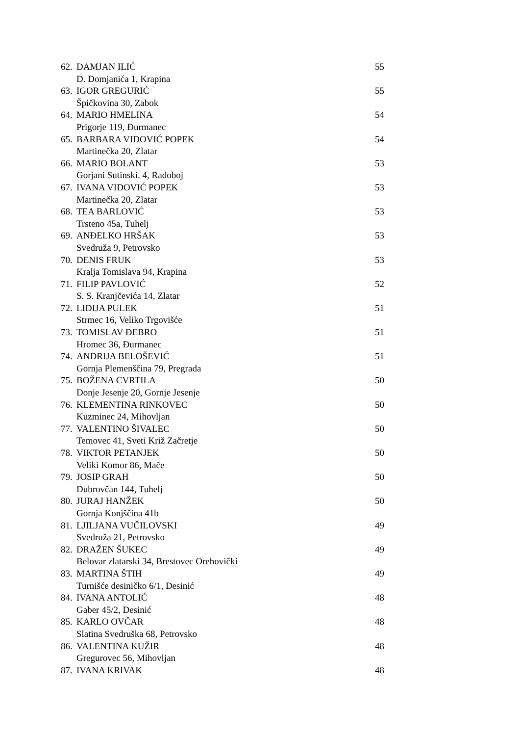| 62. | DAMJAN ILIĆ | 55 |
| | D. Domjanića 1, Krapina | |
| 63. | IGOR GREGURIĆ | 55 |
| | Špičkovina 30, Zabok | |
| 64. | MARIO HMELINA | 54 |
| | Prigorje 119, Đurmanec | |
| 65. | BARBARA VIDOVIĆ POPEK | 54 |
| | Martinečka 20, Zlatar | |
| 66. | MARIO BOLANT | 53 |
| | Gorjani Sutinski. 4, Radoboj | |
| 67. | IVANA VIDOVIĆ POPEK | 53 |
| | Martinečka 20, Zlatar | |
| 68. | TEA BARLOVIĆ | 53 |
| | Trsteno 45a, Tuhelj | |
| 69. | ANĐELKO HRŠAK | 53 |
| | Svedruža 9, Petrovsko | |
| 70. | DENIS FRUK | 53 |
| | Kralja Tomislava 94, Krapina | |
| 71. | FILIP PAVLOVIĆ | 52 |
| | S. S. Kranjčevića 14, Zlatar | |
| 72. | LIDIJA PULEK | 51 |
| | Strmec 16, Veliko Trgovišće | |
| 73. | TOMISLAV ĐEBRO | 51 |
| | Hromec 36, Đurmanec | |
| 74. | ANDRIJA BELOŠEVIĆ | 51 |
| | Gornja Plemenščina 79, Pregrada | |
| 75. | BOŽENA CVRTILA | 50 |
| | Donje Jesenje 20, Gornje Jesenje | |
| 76. | KLEMENTINA RINKOVEC | 50 |
| | Kuzminec 24, Mihovljan | |
| 77. | VALENTINO ŠIVALEC | 50 |
| | Temovec 41, Sveti Križ Začretje | |
| 78. | VIKTOR PETANJEK | 50 |
| | Veliki Komor 86, Mače | |
| 79. | JOSIP GRAH | 50 |
| | Dubrovčan 144, Tuhelj | |
| 80. | JURAJ HANŽEK | 50 |
| | Gornja Konjščina 41b | |
| 81. | LJILJANA VUČILOVSKI | 49 |
| | Svedruža 21, Petrovsko | |
| 82. | DRAŽEN ŠUKEC | 49 |
| | Belovar zlatarski 34, Brestovec Orehovički | |
| 83. | MARTINA ŠTIH | 49 |
| | Turnišće desiničko 6/1, Desinić | |
| 84. | IVANA ANTOLIĆ | 48 |
| | Gaber 45/2, Desinić | |
| 85. | KARLO OVČAR | 48 |
| | Slatina Svedruška 68, Petrovsko | |
| 86. | VALENTINA KUŽIR | 48 |
| | Gregurovec 56, Mihovljan | |
| 87. | IVANA KRIVAK | 48 |